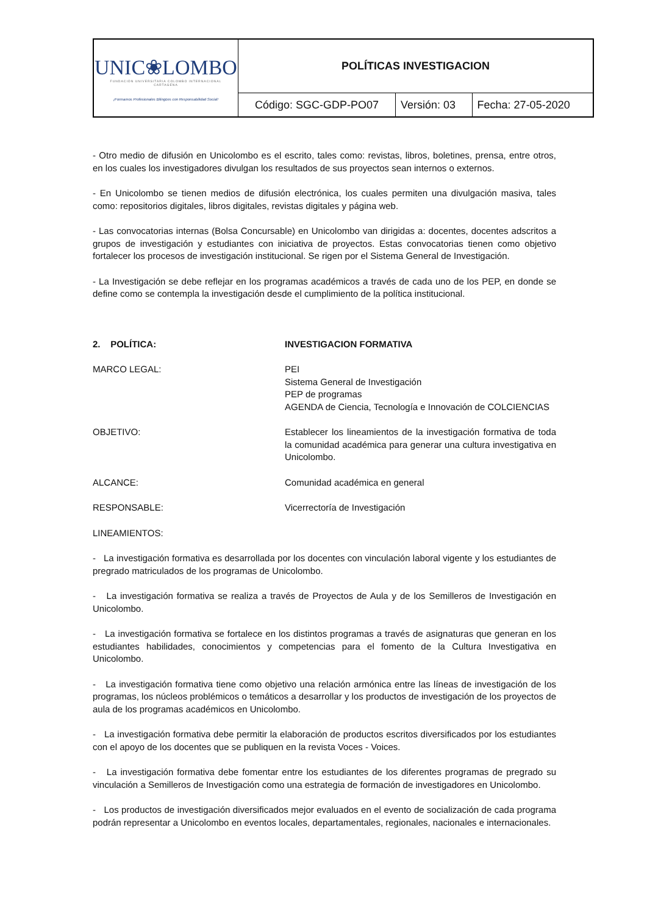| UNIC❀LOMBO FUNDACIÓN UNIVERSITARIA COLOMBO INTERNACIONAL CARTAGENA ¡Formamos Profesionales Bilingües con Responsabilidad Social! | POLÍTICAS INVESTIGACION | | |
| | Código: SGC-GDP-PO07 | Versión: 03 | Fecha: 27-05-2020 |
- Otro medio de difusión en Unicolombo es el escrito, tales como: revistas, libros, boletines, prensa, entre otros, en los cuales los investigadores divulgan los resultados de sus proyectos sean internos o externos.
- En Unicolombo se tienen medios de difusión electrónica, los cuales permiten una divulgación masiva, tales como: repositorios digitales, libros digitales, revistas digitales y página web.
- Las convocatorias internas (Bolsa Concursable) en Unicolombo van dirigidas a: docentes, docentes adscritos a grupos de investigación y estudiantes con iniciativa de proyectos. Estas convocatorias tienen como objetivo fortalecer los procesos de investigación institucional. Se rigen por el Sistema General de Investigación.
- La Investigación se debe reflejar en los programas académicos a través de cada uno de los PEP, en donde se define como se contempla la investigación desde el cumplimiento de la política institucional.
2. POLÍTICA: INVESTIGACION FORMATIVA
MARCO LEGAL: PEI
Sistema General de Investigación
PEP de programas
AGENDA de Ciencia, Tecnología e Innovación de COLCIENCIAS
OBJETIVO: Establecer los lineamientos de la investigación formativa de toda la comunidad académica para generar una cultura investigativa en Unicolombo.
ALCANCE: Comunidad académica en general
RESPONSABLE: Vicerrectoría de Investigación
LINEAMIENTOS:
- La investigación formativa es desarrollada por los docentes con vinculación laboral vigente y los estudiantes de pregrado matriculados de los programas de Unicolombo.
- La investigación formativa se realiza a través de Proyectos de Aula y de los Semilleros de Investigación en Unicolombo.
- La investigación formativa se fortalece en los distintos programas a través de asignaturas que generan en los estudiantes habilidades, conocimientos y competencias para el fomento de la Cultura Investigativa en Unicolombo.
- La investigación formativa tiene como objetivo una relación armónica entre las líneas de investigación de los programas, los núcleos problémicos o temáticos a desarrollar y los productos de investigación de los proyectos de aula de los programas académicos en Unicolombo.
- La investigación formativa debe permitir la elaboración de productos escritos diversificados por los estudiantes con el apoyo de los docentes que se publiquen en la revista Voces - Voices.
- La investigación formativa debe fomentar entre los estudiantes de los diferentes programas de pregrado su vinculación a Semilleros de Investigación como una estrategia de formación de investigadores en Unicolombo.
- Los productos de investigación diversificados mejor evaluados en el evento de socialización de cada programa podrán representar a Unicolombo en eventos locales, departamentales, regionales, nacionales e internacionales.